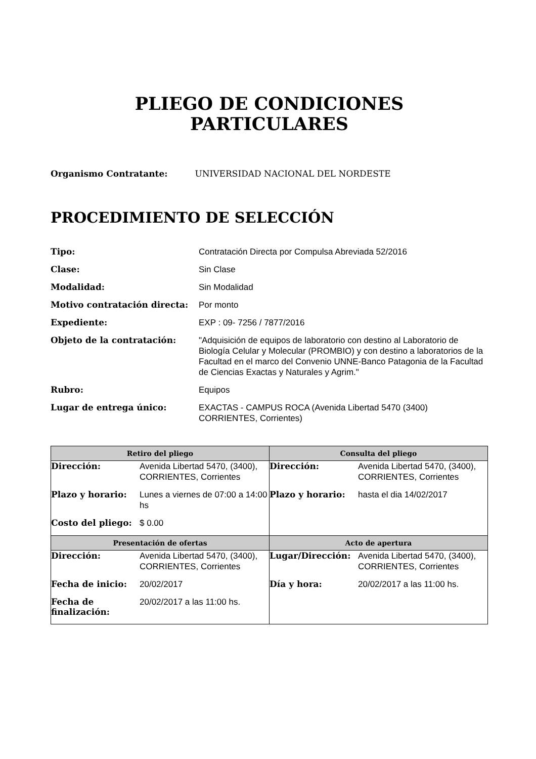PLIEGO DE CONDICIONES
PARTICULARES
Organismo Contratante: UNIVERSIDAD NACIONAL DEL NORDESTE
PROCEDIMIENTO DE SELECCIÓN
| Tipo: | Contratación Directa por Compulsa Abreviada 52/2016 |
| Clase: | Sin Clase |
| Modalidad: | Sin Modalidad |
| Motivo contratación directa: | Por monto |
| Expediente: | EXP : 09- 7256 / 7877/2016 |
| Objeto de la contratación: | "Adquisición de equipos de laboratorio con destino al Laboratorio de Biología Celular y Molecular (PROMBIO) y con destino a laboratorios de la Facultad en el marco del Convenio UNNE-Banco Patagonia de la Facultad de Ciencias Exactas y Naturales y Agrim." |
| Rubro: | Equipos |
| Lugar de entrega único: | EXACTAS - CAMPUS ROCA (Avenida Libertad 5470 (3400) CORRIENTES, Corrientes) |
| Retiro del pliego | Consulta del pliego |
| --- | --- |
| / Dirección: / Avenida Libertad 5470, (3400), CORRIENTES, Corrientes / / Plazo y horario: / Lunes a viernes de 07:00 a 14:00 hs / / Costo del pliego: / $ 0.00 / | / Dirección: / Avenida Libertad 5470, (3400), CORRIENTES, Corrientes / / Plazo y horario: / hasta el dia 14/02/2017 / |
| Presentación de ofertas | Acto de apertura |
| / Dirección: / Avenida Libertad 5470, (3400), CORRIENTES, Corrientes / / Fecha de inicio: / 20/02/2017 / / Fecha de finalización: / 20/02/2017 a las 11:00 hs. / | / Lugar/Dirección: / Avenida Libertad 5470, (3400), CORRIENTES, Corrientes / / Día y hora: / 20/02/2017 a las 11:00 hs. / |